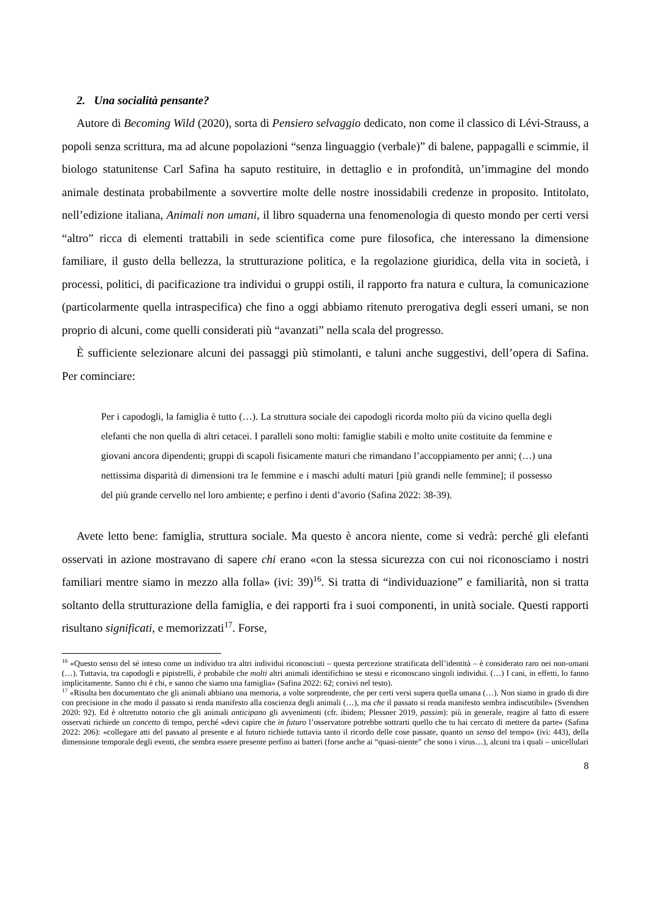2. Una socialità pensante?
Autore di Becoming Wild (2020), sorta di Pensiero selvaggio dedicato, non come il classico di Lévi-Strauss, a popoli senza scrittura, ma ad alcune popolazioni “senza linguaggio (verbale)” di balene, pappagalli e scimmie, il biologo statunitense Carl Safina ha saputo restituire, in dettaglio e in profondità, un’immagine del mondo animale destinata probabilmente a sovvertire molte delle nostre inossidabili credenze in proposito. Intitolato, nell’edizione italiana, Animali non umani, il libro squaderna una fenomenologia di questo mondo per certi versi “altro” ricca di elementi trattabili in sede scientifica come pure filosofica, che interessano la dimensione familiare, il gusto della bellezza, la strutturazione politica, e la regolazione giuridica, della vita in società, i processi, politici, di pacificazione tra individui o gruppi ostili, il rapporto fra natura e cultura, la comunicazione (particolarmente quella intraspecifica) che fino a oggi abbiamo ritenuto prerogativa degli esseri umani, se non proprio di alcuni, come quelli considerati più “avanzati” nella scala del progresso.
È sufficiente selezionare alcuni dei passaggi più stimolanti, e taluni anche suggestivi, dell’opera di Safina. Per cominciare:
Per i capodogli, la famiglia è tutto (…). La struttura sociale dei capodogli ricorda molto più da vicino quella degli elefanti che non quella di altri cetacei. I paralleli sono molti: famiglie stabili e molto unite costituite da femmine e giovani ancora dipendenti; gruppi di scapoli fisicamente maturi che rimandano l’accoppiamento per anni; (…) una nettissima disparità di dimensioni tra le femmine e i maschi adulti maturi [più grandi nelle femmine]; il possesso del più grande cervello nel loro ambiente; e perfino i denti d’avorio (Safina 2022: 38-39).
Avete letto bene: famiglia, struttura sociale. Ma questo è ancora niente, come si vedrà: perché gli elefanti osservati in azione mostravano di sapere chi erano «con la stessa sicurezza con cui noi riconosciamo i nostri familiari mentre siamo in mezzo alla folla» (ivi: 39)<sup>16</sup>. Si tratta di “individuazione” e familiarità, non si tratta soltanto della strutturazione della famiglia, e dei rapporti fra i suoi componenti, in unità sociale. Questi rapporti risultano significati, e memorizzati<sup>17</sup>. Forse,
<sup>16</sup> «Questo senso del sé inteso come un individuo tra altri individui riconosciuti – questa percezione stratificata dell’identità – è considerato raro nei non-umani (…). Tuttavia, tra capodogli e pipistrelli, è probabile che molti altri animali identifichino se stessi e riconoscano singoli individui. (…) I cani, in effetti, lo fanno implicitamente. Sanno chi è chi, e sanno che siamo una famiglia» (Safina 2022: 62; corsivi nel testo).
<sup>17</sup> «Risulta ben documentato che gli animali abbiano una memoria, a volte sorprendente, che per certi versi supera quella umana (…). Non siamo in grado di dire con precisione in che modo il passato si renda manifesto alla coscienza degli animali (…), ma che il passato si renda manifesto sembra indiscutibile» (Svendsen 2020: 92). Ed è oltretutto notorio che gli animali anticipano gli avvenimenti (cfr. ibidem; Plessner 2019, passim): più in generale, reagire al fatto di essere osservati richiede un concetto di tempo, perché «devi capire che in futuro l’osservatore potrebbe sottrarti quello che tu hai cercato di mettere da parte» (Safina 2022: 206): «collegare atti del passato al presente e al futuro richiede tuttavia tanto il ricordo delle cose passate, quanto un senso del tempo» (ivi: 443), della dimensione temporale degli eventi, che sembra essere presente perfino ai batteri (forse anche ai “quasi-niente” che sono i virus…), alcuni tra i quali – unicellulari
8